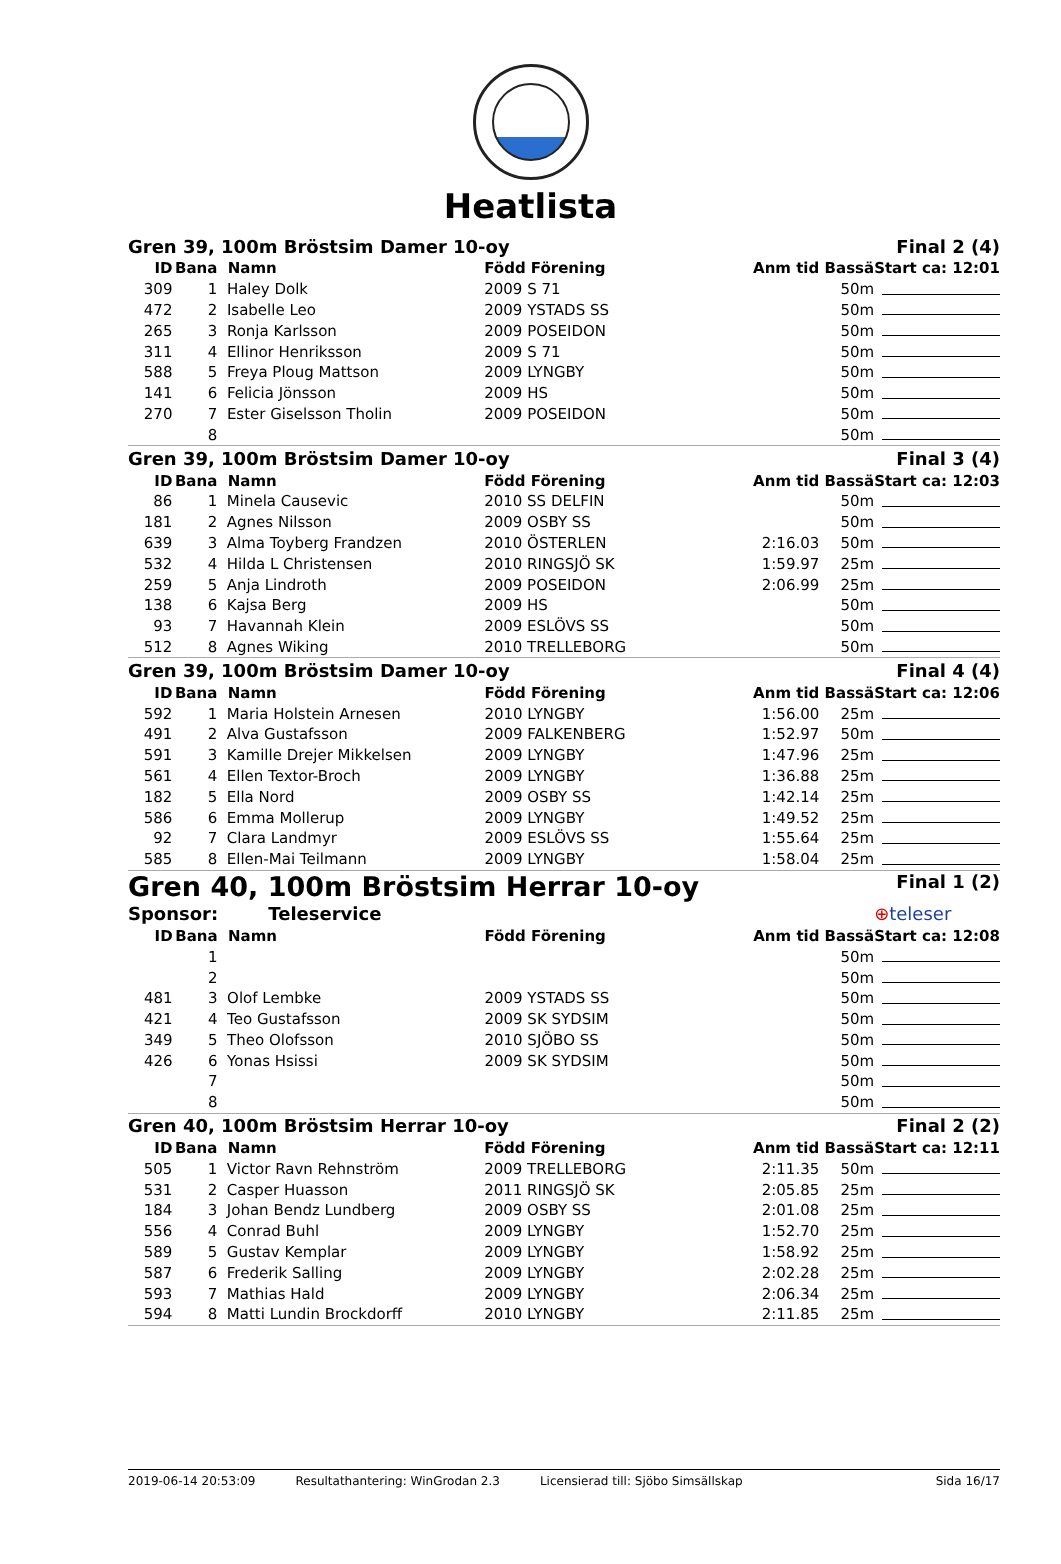Heatlista
| Gren 39, 100m Bröstsim Damer 10-oy | | | | | Final 2 (4) | |
| ID | Bana | Namn | Född Förening | Anm tid | Bassä | Start ca: 12:01 |
| 309 | 1 | Haley Dolk | 2009 S 71 | | 50m | |
| 472 | 2 | Isabelle Leo | 2009 YSTADS SS | | 50m | |
| 265 | 3 | Ronja Karlsson | 2009 POSEIDON | | 50m | |
| 311 | 4 | Ellinor Henriksson | 2009 S 71 | | 50m | |
| 588 | 5 | Freya Ploug Mattson | 2009 LYNGBY | | 50m | |
| 141 | 6 | Felicia Jönsson | 2009 HS | | 50m | |
| 270 | 7 | Ester Giselsson Tholin | 2009 POSEIDON | | 50m | |
| | 8 | | | | 50m | |
| Gren 39, 100m Bröstsim Damer 10-oy | | | | | Final 3 (4) | |
| ID | Bana | Namn | Född Förening | Anm tid | Bassä | Start ca: 12:03 |
| 86 | 1 | Minela Causevic | 2010 SS DELFIN | | 50m | |
| 181 | 2 | Agnes Nilsson | 2009 OSBY SS | | 50m | |
| 639 | 3 | Alma Toyberg Frandzen | 2010 ÖSTERLEN | 2:16.03 | 50m | |
| 532 | 4 | Hilda L Christensen | 2010 RINGSJÖ SK | 1:59.97 | 25m | |
| 259 | 5 | Anja Lindroth | 2009 POSEIDON | 2:06.99 | 25m | |
| 138 | 6 | Kajsa Berg | 2009 HS | | 50m | |
| 93 | 7 | Havannah Klein | 2009 ESLÖVS SS | | 50m | |
| 512 | 8 | Agnes Wiking | 2010 TRELLEBORG | | 50m | |
| Gren 39, 100m Bröstsim Damer 10-oy | | | | | Final 4 (4) | |
| ID | Bana | Namn | Född Förening | Anm tid | Bassä | Start ca: 12:06 |
| 592 | 1 | Maria Holstein Arnesen | 2010 LYNGBY | 1:56.00 | 25m | |
| 491 | 2 | Alva Gustafsson | 2009 FALKENBERG | 1:52.97 | 50m | |
| 591 | 3 | Kamille Drejer Mikkelsen | 2009 LYNGBY | 1:47.96 | 25m | |
| 561 | 4 | Ellen Textor-Broch | 2009 LYNGBY | 1:36.88 | 25m | |
| 182 | 5 | Ella Nord | 2009 OSBY SS | 1:42.14 | 25m | |
| 586 | 6 | Emma Mollerup | 2009 LYNGBY | 1:49.52 | 25m | |
| 92 | 7 | Clara Landmyr | 2009 ESLÖVS SS | 1:55.64 | 25m | |
| 585 | 8 | Ellen-Mai Teilmann | 2009 LYNGBY | 1:58.04 | 25m | |
| Gren 40, 100m Bröstsim Herrar 10-oy | | | | | Final 1 (2) | |
| Sponsor: Teleservice | | | | | | ⊕ teleser |
| ID | Bana | Namn | Född Förening | Anm tid | Bassä | Start ca: 12:08 |
| | 1 | | | | 50m | |
| | 2 | | | | 50m | |
| 481 | 3 | Olof Lembke | 2009 YSTADS SS | | 50m | |
| 421 | 4 | Teo Gustafsson | 2009 SK SYDSIM | | 50m | |
| 349 | 5 | Theo Olofsson | 2010 SJÖBO SS | | 50m | |
| 426 | 6 | Yonas Hsissi | 2009 SK SYDSIM | | 50m | |
| | 7 | | | | 50m | |
| | 8 | | | | 50m | |
| Gren 40, 100m Bröstsim Herrar 10-oy | | | | | Final 2 (2) | |
| ID | Bana | Namn | Född Förening | Anm tid | Bassä | Start ca: 12:11 |
| 505 | 1 | Victor Ravn Rehnström | 2009 TRELLEBORG | 2:11.35 | 50m | |
| 531 | 2 | Casper Huasson | 2011 RINGSJÖ SK | 2:05.85 | 25m | |
| 184 | 3 | Johan Bendz Lundberg | 2009 OSBY SS | 2:01.08 | 25m | |
| 556 | 4 | Conrad Buhl | 2009 LYNGBY | 1:52.70 | 25m | |
| 589 | 5 | Gustav Kemplar | 2009 LYNGBY | 1:58.92 | 25m | |
| 587 | 6 | Frederik Salling | 2009 LYNGBY | 2:02.28 | 25m | |
| 593 | 7 | Mathias Hald | 2009 LYNGBY | 2:06.34 | 25m | |
| 594 | 8 | Matti Lundin Brockdorff | 2010 LYNGBY | 2:11.85 | 25m | |
2019-06-14 20:53:09 Resultathantering: WinGrodan 2.3 Licensierad till: Sjöbo Simsällskap Sida 16/17